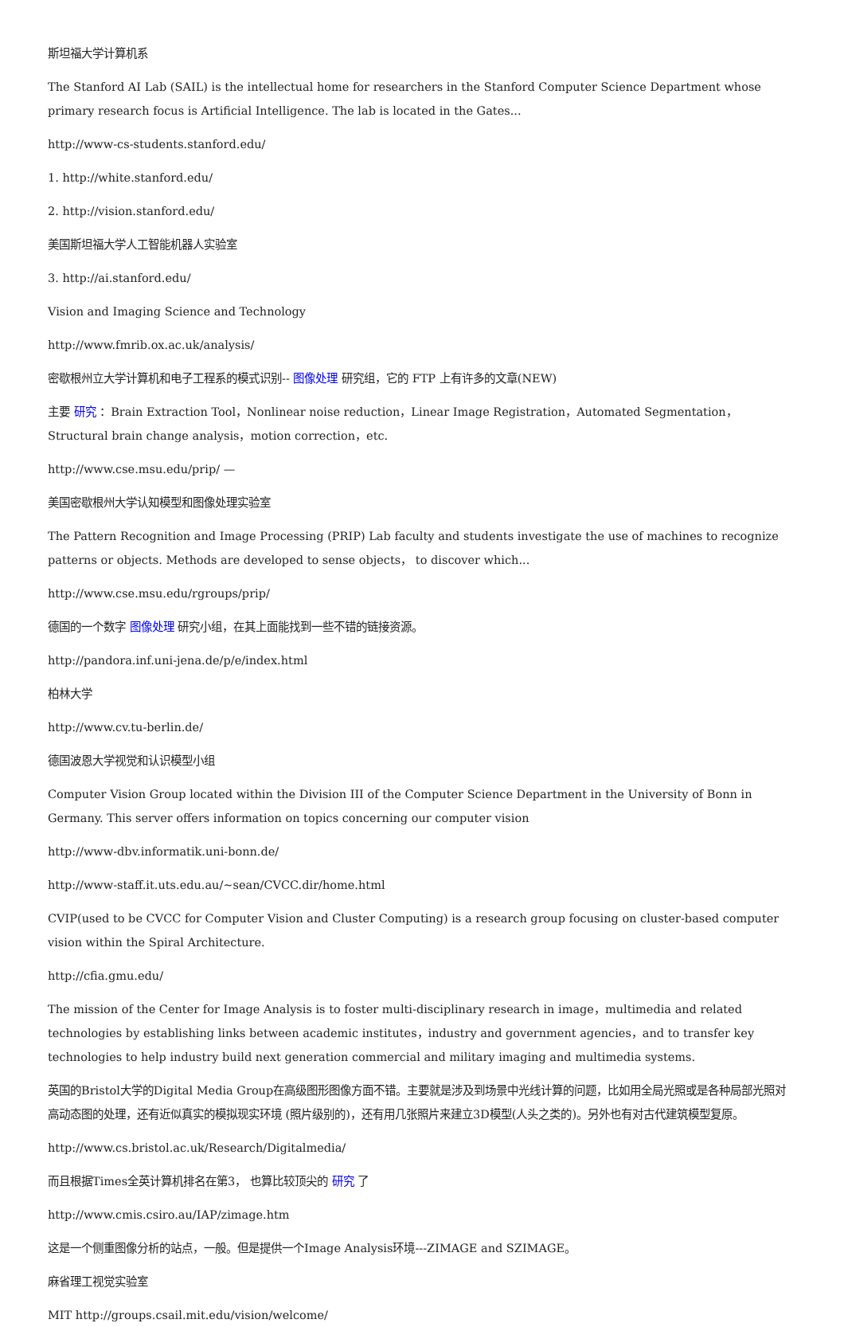斯坦福大学计算机系
The Stanford AI Lab (SAIL) is the intellectual home for researchers in the Stanford Computer Science Department whose primary research focus is Artificial Intelligence. The lab is located in the Gates...
http://www-cs-students.stanford.edu/
1. http://white.stanford.edu/
2. http://vision.stanford.edu/
美国斯坦福大学人工智能机器人实验室
3. http://ai.stanford.edu/
Vision and Imaging Science and Technology
http://www.fmrib.ox.ac.uk/analysis/
密歇根州立大学计算机和电子工程系的模式识别-- 图像处理 研究组，它的 FTP 上有许多的文章(NEW)
主要 研究 ：Brain Extraction Tool，Nonlinear noise reduction，Linear Image Registration，Automated Segmentation，Structural brain change analysis，motion correction，etc.
http://www.cse.msu.edu/prip/ —
美国密歇根州大学认知模型和图像处理实验室
The Pattern Recognition and Image Processing (PRIP) Lab faculty and students investigate the use of machines to recognize patterns or objects. Methods are developed to sense objects， to discover which...
http://www.cse.msu.edu/rgroups/prip/
德国的一个数字 图像处理 研究小组，在其上面能找到一些不错的链接资源。
http://pandora.inf.uni-jena.de/p/e/index.html
柏林大学
http://www.cv.tu-berlin.de/
德国波恩大学视觉和认识模型小组
Computer Vision Group located within the Division III of the Computer Science Department in the University of Bonn in Germany. This server offers information on topics concerning our computer vision
http://www-dbv.informatik.uni-bonn.de/
http://www-staff.it.uts.edu.au/~sean/CVCC.dir/home.html
CVIP(used to be CVCC for Computer Vision and Cluster Computing) is a research group focusing on cluster-based computer vision within the Spiral Architecture.
http://cfia.gmu.edu/
The mission of the Center for Image Analysis is to foster multi-disciplinary research in image，multimedia and related technologies by establishing links between academic institutes，industry and government agencies，and to transfer key technologies to help industry build next generation commercial and military imaging and multimedia systems.
英国的Bristol大学的Digital Media Group在高级图形图像方面不错。主要就是涉及到场景中光线计算的问题，比如用全局光照或是各种局部光照对高动态图的处理，还有近似真实的模拟现实环境 (照片级别的)，还有用几张照片来建立3D模型(人头之类的)。另外也有对古代建筑模型复原。
http://www.cs.bristol.ac.uk/Research/Digitalmedia/
而且根据Times全英计算机排名在第3， 也算比较顶尖的 研究 了
http://www.cmis.csiro.au/IAP/zimage.htm
这是一个侧重图像分析的站点，一般。但是提供一个Image Analysis环境---ZIMAGE and SZIMAGE。
麻省理工视觉实验室
MIT http://groups.csail.mit.edu/vision/welcome/